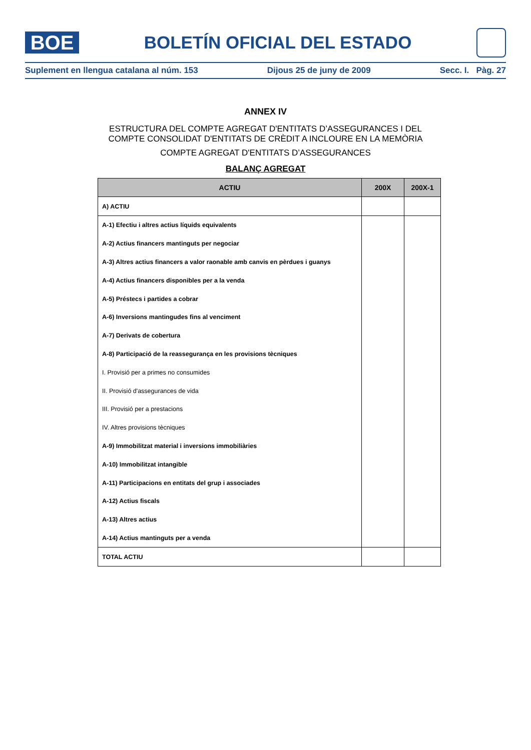BOE
BOLETÍN OFICIAL DEL ESTADO
Suplement en llengua catalana al núm. 153 Dijous 25 de juny de 2009 Secc. I. Pàg. 27
ANNEX IV
ESTRUCTURA DEL COMPTE AGREGAT D'ENTITATS D’ASSEGURANCES I DEL
COMPTE CONSOLIDAT D'ENTITATS DE CRÈDIT A INCLOURE EN LA MEMÒRIA
COMPTE AGREGAT D'ENTITATS D’ASSEGURANCES
BALANÇ AGREGAT
| ACTIU | 200X | 200X-1 |
| --- | --- | --- |
| A) ACTIU | | |
| A-1) Efectiu i altres actius líquids equivalents | | |
| A-2) Actius financers mantinguts per negociar | | |
| A-3) Altres actius financers a valor raonable amb canvis en pèrdues i guanys | | |
| A-4) Actius financers disponibles per a la venda | | |
| A-5) Préstecs i partides a cobrar | | |
| A-6) Inversions mantingudes fins al venciment | | |
| A-7) Derivats de cobertura | | |
| A-8) Participació de la reassegurança en les provisions tècniques | | |
| I. Provisió per a primes no consumides | | |
| II. Provisió d'assegurances de vida | | |
| III. Provisió per a prestacions | | |
| IV. Altres provisions tècniques | | |
| A-9) Immobilitzat material i inversions immobiliàries | | |
| A-10) Immobilitzat intangible | | |
| A-11) Participacions en entitats del grup i associades | | |
| A-12) Actius fiscals | | |
| A-13) Altres actius | | |
| A-14) Actius mantinguts per a venda | | |
| TOTAL ACTIU | | |